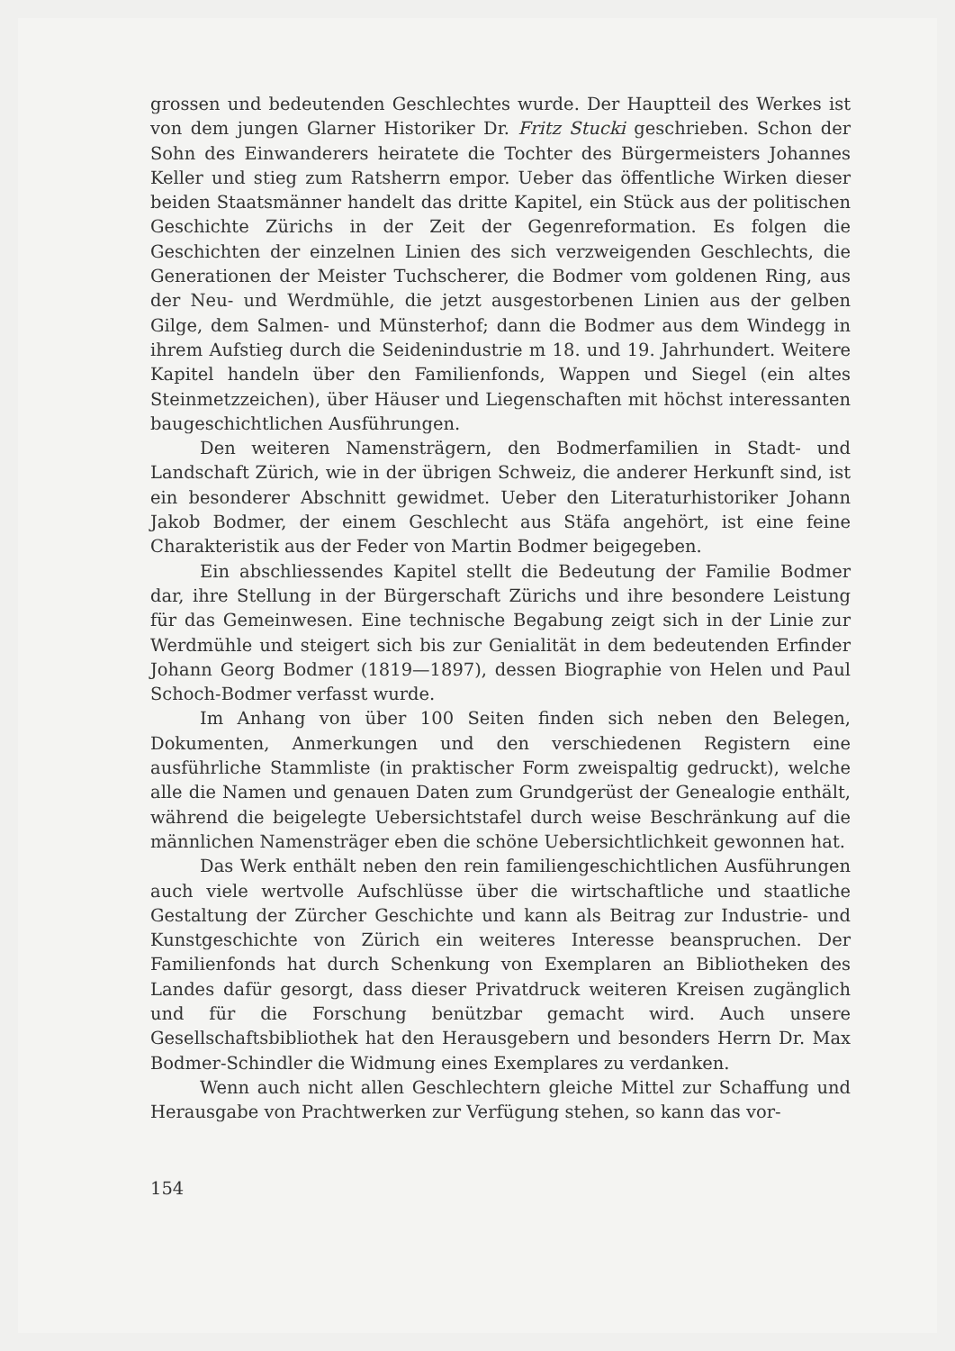grossen und bedeutenden Geschlechtes wurde. Der Hauptteil des Werkes ist von dem jungen Glarner Historiker Dr. Fritz Stucki geschrieben. Schon der Sohn des Einwanderers heiratete die Tochter des Bürgermeisters Johannes Keller und stieg zum Ratsherrn empor. Ueber das öffentliche Wirken dieser beiden Staatsmänner handelt das dritte Kapitel, ein Stück aus der politischen Geschichte Zürichs in der Zeit der Gegenreformation. Es folgen die Geschichten der einzelnen Linien des sich verzweigenden Geschlechts, die Generationen der Meister Tuchscherer, die Bodmer vom goldenen Ring, aus der Neu- und Werdmühle, die jetzt ausgestorbenen Linien aus der gelben Gilge, dem Salmen- und Münsterhof; dann die Bodmer aus dem Windegg in ihrem Aufstieg durch die Seidenindustrie m 18. und 19. Jahrhundert. Weitere Kapitel handeln über den Familienfonds, Wappen und Siegel (ein altes Steinmetzzeichen), über Häuser und Liegenschaften mit höchst interessanten baugeschichtlichen Ausführungen.
Den weiteren Namensträgern, den Bodmerfamilien in Stadt- und Landschaft Zürich, wie in der übrigen Schweiz, die anderer Herkunft sind, ist ein besonderer Abschnitt gewidmet. Ueber den Literaturhistoriker Johann Jakob Bodmer, der einem Geschlecht aus Stäfa angehört, ist eine feine Charakteristik aus der Feder von Martin Bodmer beigegeben.
Ein abschliessendes Kapitel stellt die Bedeutung der Familie Bodmer dar, ihre Stellung in der Bürgerschaft Zürichs und ihre besondere Leistung für das Gemeinwesen. Eine technische Begabung zeigt sich in der Linie zur Werdmühle und steigert sich bis zur Genialität in dem bedeutenden Erfinder Johann Georg Bodmer (1819—1897), dessen Biographie von Helen und Paul Schoch-Bodmer verfasst wurde.
Im Anhang von über 100 Seiten finden sich neben den Belegen, Dokumenten, Anmerkungen und den verschiedenen Registern eine ausführliche Stammliste (in praktischer Form zweispaltig gedruckt), welche alle die Namen und genauen Daten zum Grundgerüst der Genealogie enthält, während die beigelegte Uebersichtstafel durch weise Beschränkung auf die männlichen Namensträger eben die schöne Uebersichtlichkeit gewonnen hat.
Das Werk enthält neben den rein familiengeschichtlichen Ausführungen auch viele wertvolle Aufschlüsse über die wirtschaftliche und staatliche Gestaltung der Zürcher Geschichte und kann als Beitrag zur Industrie- und Kunstgeschichte von Zürich ein weiteres Interesse beanspruchen. Der Familienfonds hat durch Schenkung von Exemplaren an Bibliotheken des Landes dafür gesorgt, dass dieser Privatdruck weiteren Kreisen zugänglich und für die Forschung benützbar gemacht wird. Auch unsere Gesellschaftsbibliothek hat den Herausgebern und besonders Herrn Dr. Max Bodmer-Schindler die Widmung eines Exemplares zu verdanken.
Wenn auch nicht allen Geschlechtern gleiche Mittel zur Schaffung und Herausgabe von Prachtwerken zur Verfügung stehen, so kann das vor-
154